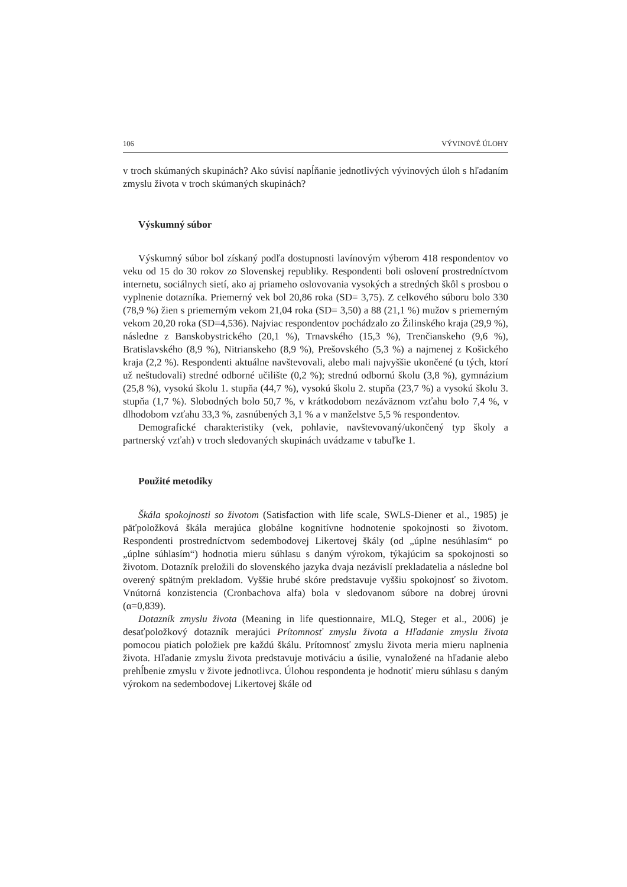106 VÝVINOVÉ ÚLOHY
v troch skúmaných skupinách? Ako súvisí napĺňanie jednotlivých vývinových úloh s hľadaním zmyslu života v troch skúmaných skupinách?
Výskumný súbor
Výskumný súbor bol získaný podľa dostupnosti lavínovým výberom 418 respondentov vo veku od 15 do 30 rokov zo Slovenskej republiky. Respondenti boli oslovení prostredníctvom internetu, sociálnych sietí, ako aj priameho oslovovania vysokých a stredných škôl s prosbou o vyplnenie dotazníka. Priemerný vek bol 20,86 roka (SD= 3,75). Z celkového súboru bolo 330 (78,9 %) žien s priemerným vekom 21,04 roka (SD= 3,50) a 88 (21,1 %) mužov s priemerným vekom 20,20 roka (SD=4,536). Najviac respondentov pochádzalo zo Žilinského kraja (29,9 %), následne z Banskobystrického (20,1 %), Trnavského (15,3 %), Trenčianskeho (9,6 %), Bratislavského (8,9 %), Nitrianskeho (8,9 %), Prešovského (5,3 %) a najmenej z Košického kraja (2,2 %). Respondenti aktuálne navštevovali, alebo mali najvyššie ukončené (u tých, ktorí už neštudovali) stredné odborné učilište (0,2 %); strednú odbornú školu (3,8 %), gymnázium (25,8 %), vysokú školu 1. stupňa (44,7 %), vysokú školu 2. stupňa (23,7 %) a vysokú školu 3. stupňa (1,7 %). Slobodných bolo 50,7 %, v krátkodobom nezáväznom vzťahu bolo 7,4 %, v dlhodobom vzťahu 33,3 %, zasnúbených 3,1 % a v manželstve 5,5 % respondentov.
Demografické charakteristiky (vek, pohlavie, navštevovaný/ukončený typ školy a partnerský vzťah) v troch sledovaných skupinách uvádzame v tabuľke 1.
Použité metodiky
Škála spokojnosti so životom (Satisfaction with life scale, SWLS-Diener et al., 1985) je päťpoložková škála merajúca globálne kognitívne hodnotenie spokojnosti so životom. Respondenti prostredníctvom sedembodovej Likertovej škály (od „úplne nesúhlasím“ po „úplne súhlasím“) hodnotia mieru súhlasu s daným výrokom, týkajúcim sa spokojnosti so životom. Dotazník preložili do slovenského jazyka dvaja nezávislí prekladatelia a následne bol overený spätným prekladom. Vyššie hrubé skóre predstavuje vyššiu spokojnosť so životom. Vnútorná konzistencia (Cronbachova alfa) bola v sledovanom súbore na dobrej úrovni (α=0,839).
Dotazník zmyslu života (Meaning in life questionnaire, MLQ, Steger et al., 2006) je desaťpoložkový dotazník merajúci Prítomnosť zmyslu života a Hľadanie zmyslu života pomocou piatich položiek pre každú škálu. Prítomnosť zmyslu života meria mieru naplnenia života. Hľadanie zmyslu života predstavuje motiváciu a úsilie, vynaložené na hľadanie alebo prehĺbenie zmyslu v živote jednotlivca. Úlohou respondenta je hodnotiť mieru súhlasu s daným výrokom na sedembodovej Likertovej škále od